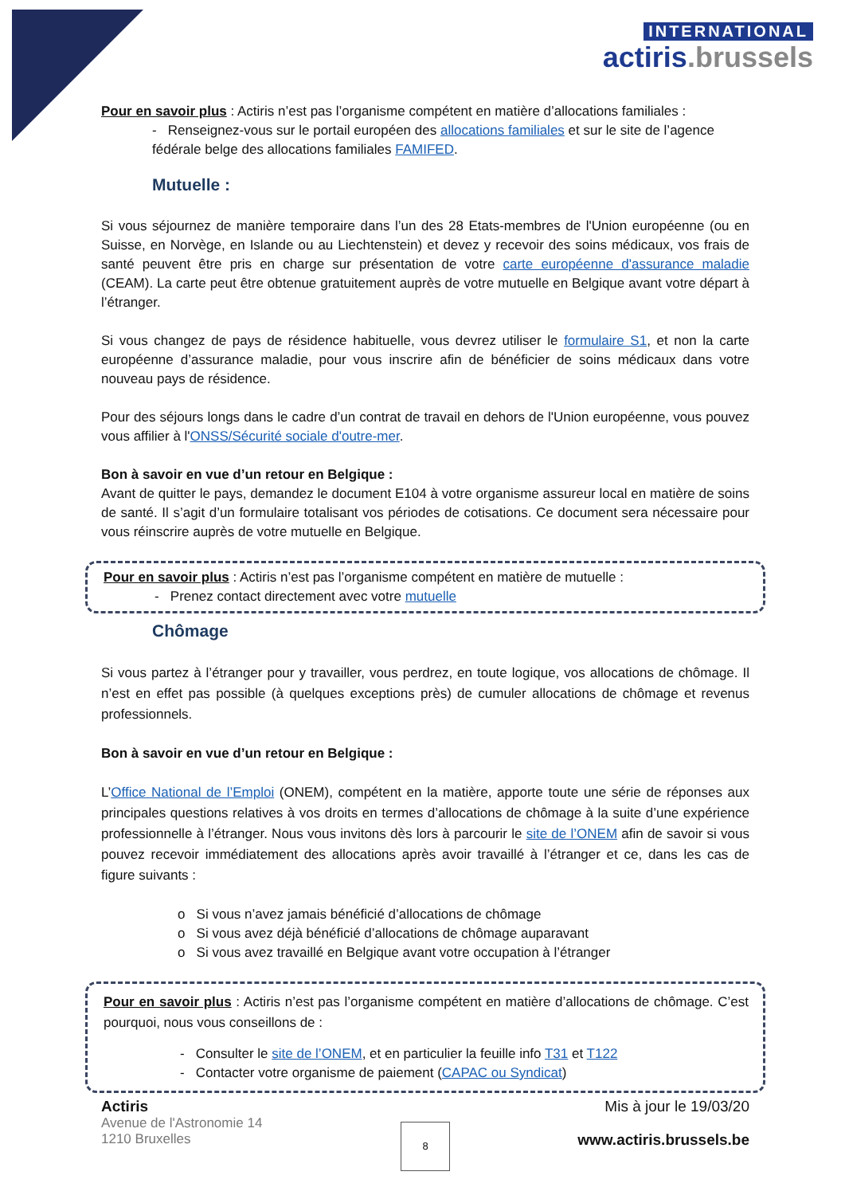INTERNATIONAL
actiris.brussels
Pour en savoir plus : Actiris n’est pas l’organisme compétent en matière d’allocations familiales :
- Renseignez-vous sur le portail européen des allocations familiales et sur le site de l’agence fédérale belge des allocations familiales FAMIFED.
Mutuelle :
Si vous séjournez de manière temporaire dans l’un des 28 Etats-membres de l'Union européenne (ou en Suisse, en Norvège, en Islande ou au Liechtenstein) et devez y recevoir des soins médicaux, vos frais de santé peuvent être pris en charge sur présentation de votre carte européenne d'assurance maladie (CEAM). La carte peut être obtenue gratuitement auprès de votre mutuelle en Belgique avant votre départ à l’étranger.
Si vous changez de pays de résidence habituelle, vous devrez utiliser le formulaire S1, et non la carte européenne d’assurance maladie, pour vous inscrire afin de bénéficier de soins médicaux dans votre nouveau pays de résidence.
Pour des séjours longs dans le cadre d’un contrat de travail en dehors de l'Union européenne, vous pouvez vous affilier à l'ONSS/Sécurité sociale d'outre-mer.
Bon à savoir en vue d’un retour en Belgique :
Avant de quitter le pays, demandez le document E104 à votre organisme assureur local en matière de soins de santé. Il s’agit d’un formulaire totalisant vos périodes de cotisations. Ce document sera nécessaire pour vous réinscrire auprès de votre mutuelle en Belgique.
Pour en savoir plus : Actiris n’est pas l’organisme compétent en matière de mutuelle :
- Prenez contact directement avec votre mutuelle
Chômage
Si vous partez à l’étranger pour y travailler, vous perdrez, en toute logique, vos allocations de chômage. Il n’est en effet pas possible (à quelques exceptions près) de cumuler allocations de chômage et revenus professionnels.
Bon à savoir en vue d’un retour en Belgique :
L’Office National de l’Emploi (ONEM), compétent en la matière, apporte toute une série de réponses aux principales questions relatives à vos droits en termes d’allocations de chômage à la suite d’une expérience professionnelle à l’étranger. Nous vous invitons dès lors à parcourir le site de l’ONEM afin de savoir si vous pouvez recevoir immédiatement des allocations après avoir travaillé à l’étranger et ce, dans les cas de figure suivants :
o Si vous n’avez jamais bénéficié d’allocations de chômage
o Si vous avez déjà bénéficié d’allocations de chômage auparavant
o Si vous avez travaillé en Belgique avant votre occupation à l’étranger
Pour en savoir plus : Actiris n’est pas l’organisme compétent en matière d’allocations de chômage. C’est pourquoi, nous vous conseillons de :
- Consulter le site de l’ONEM, et en particulier la feuille info T31 et T122
- Contacter votre organisme de paiement (CAPAC ou Syndicat)
Actiris
Avenue de l'Astronomie 14
1210 Bruxelles
Mis à jour le 19/03/20
www.actiris.brussels.be
8